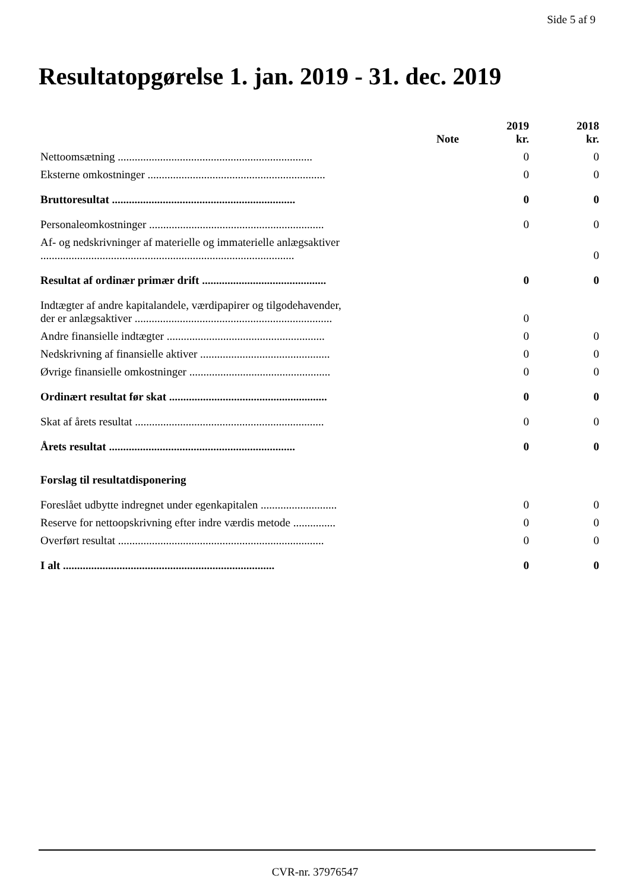Side 5 af 9
Resultatopgørelse 1. jan. 2019 - 31. dec. 2019
| | Note | 2019 kr. | 2018 kr. |
| --- | --- | --- | --- |
| Nettoomsætning ..................................................................... | | 0 | 0 |
| Eksterne omkostninger ............................................................... | | 0 | 0 |
| Bruttoresultat ................................................................. | | 0 | 0 |
| Personaleomkostninger .............................................................. | | 0 | 0 |
| Af- og nedskrivninger af materielle og immaterielle anlægsaktiver .......................................................................................... | | | 0 |
| Resultat af ordinær primær drift ............................................ | | 0 | 0 |
| Indtægter af andre kapitalandele, værdipapirer og tilgodehavender, der er anlægsaktiver ...................................................................... | | 0 | |
| Andre finansielle indtægter ........................................................ | | 0 | 0 |
| Nedskrivning af finansielle aktiver .............................................. | | 0 | 0 |
| Øvrige finansielle omkostninger .................................................. | | 0 | 0 |
| Ordinært resultat før skat ........................................................ | | 0 | 0 |
| Skat af årets resultat ................................................................... | | 0 | 0 |
| Årets resultat .................................................................. | | 0 | 0 |
| Forslag til resultatdisponering | | | |
| Foreslået udbytte indregnet under egenkapitalen ........................... | | 0 | 0 |
| Reserve for nettoopskrivning efter indre værdis metode ............... | | 0 | 0 |
| Overført resultat ......................................................................... | | 0 | 0 |
| I alt ........................................................................... | | 0 | 0 |
CVR-nr. 37976547